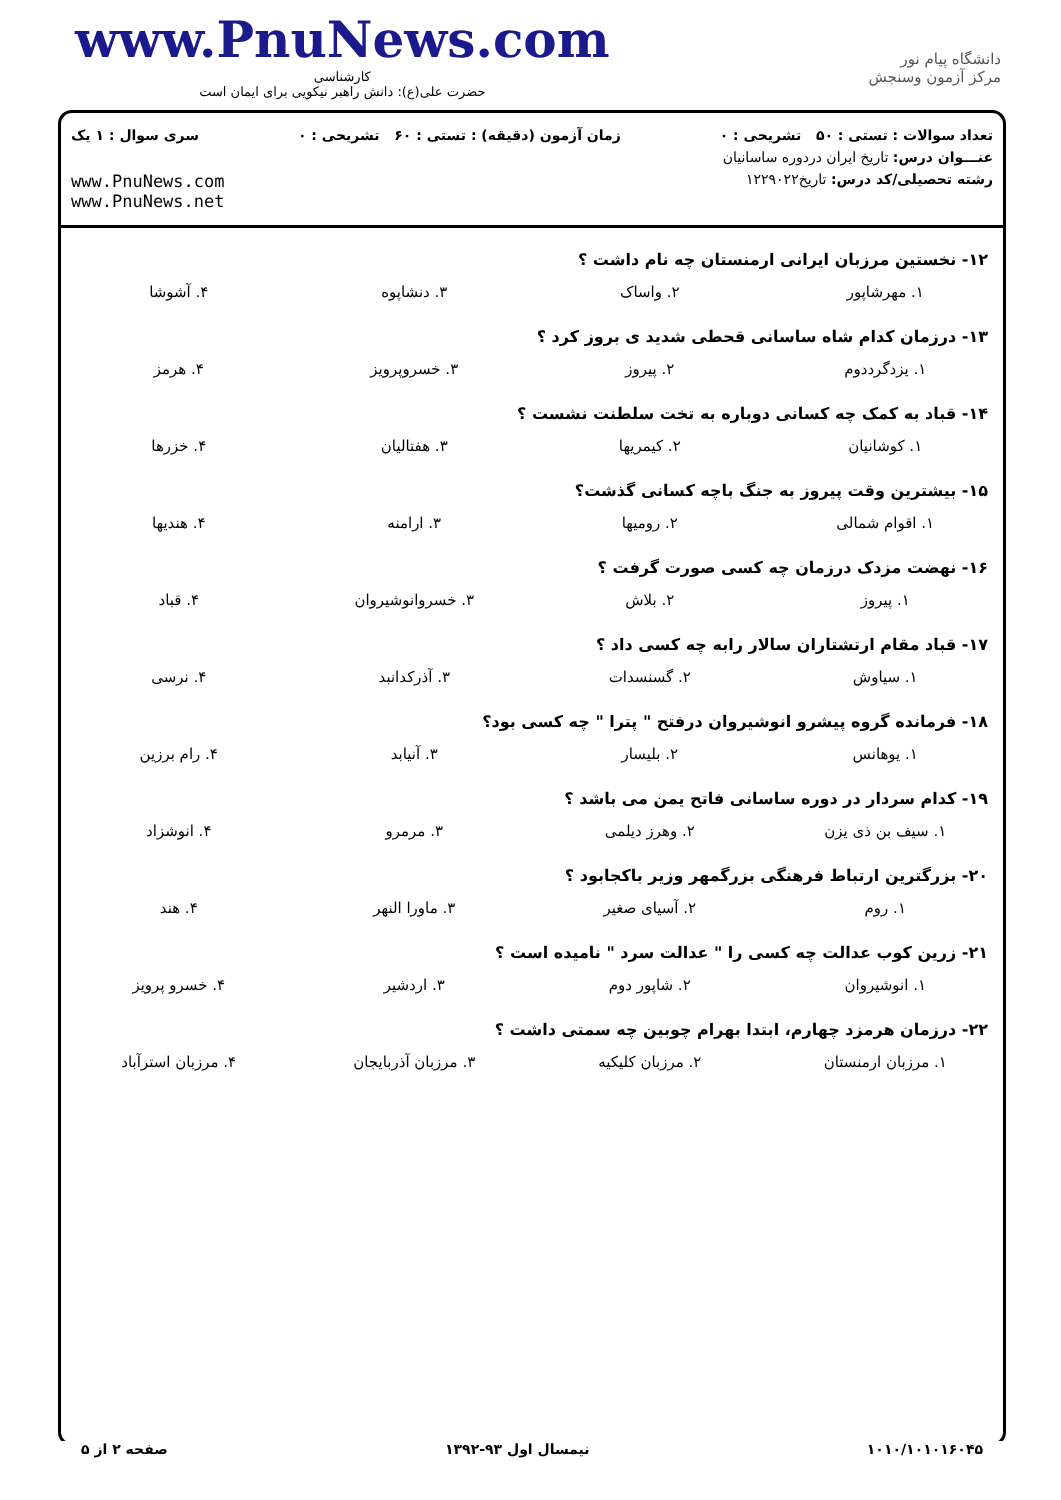www.PnuNews.com
کارشناسی
حضرت علی(ع): دانش راهبر نیکویی برای ایمان است
دانشگاه پیام نور
مرکز آزمون وسنجش
تعداد سوالات : تستی : ۵۰ تشریحی : ۰ زمان آزمون (دقیقه) : تستی : ۶۰ تشریحی : ۰ سری سوال : ۱ یک
عنـــوان درس: تاریخ ایران دردوره ساسانیان
رشته تحصیلی/کد درس: تاریخ۱۲۲۹۰۲۲ www.PnuNews.com
www.PnuNews.net
۱۲- نخستین مرزبان ایرانی ارمنستان چه نام داشت ؟
| ۱. مهرشاپور | ۲. واساک | ۳. دنشاپوه | ۴. آشوشا |
۱۳- درزمان کدام شاه ساسانی قحطی شدید ی بروز کرد ؟
| ۱. یزدگرددوم | ۲. پیروز | ۳. خسروپرویز | ۴. هرمز |
۱۴- قباد به کمک چه کسانی دوباره به تخت سلطنت نشست ؟
| ۱. کوشانیان | ۲. کیمریها | ۳. هفتالیان | ۴. خزرها |
۱۵- بیشترین وقت پیروز به جنگ باچه کسانی گذشت؟
| ۱. اقوام شمالی | ۲. رومیها | ۳. ارامنه | ۴. هندیها |
۱۶- نهضت مزدک درزمان چه کسی صورت گرفت ؟
| ۱. پیروز | ۲. بلاش | ۳. خسروانوشیروان | ۴. قباد |
۱۷- قباد مقام ارتشتاران سالار رابه چه کسی داد ؟
| ۱. سیاوش | ۲. گسنسدات | ۳. آذرکدانبد | ۴. نرسی |
۱۸- فرمانده گروه پیشرو انوشیروان درفتح " پترا " چه کسی بود؟
| ۱. یوهانس | ۲. بلیسار | ۳. آنیابد | ۴. رام برزین |
۱۹- کدام سردار در دوره ساسانی فاتح یمن می باشد ؟
| ۱. سیف بن ذی یزن | ۲. وهرز دیلمی | ۳. مرمرو | ۴. انوشزاد |
۲۰- بزرگترین ارتباط فرهنگی بزرگمهر وزیر باکجابود ؟
| ۱. روم | ۲. آسیای صغیر | ۳. ماورا النهر | ۴. هند |
۲۱- زرین کوب عدالت چه کسی را " عدالت سرد " نامیده است ؟
| ۱. انوشیروان | ۲. شاپور دوم | ۳. اردشیر | ۴. خسرو پرویز |
۲۲- درزمان هرمزد چهارم، ابتدا بهرام چوبین چه سمتی داشت ؟
| ۱. مرزبان ارمنستان | ۲. مرزبان کلیکیه | ۳. مرزبان آذربایجان | ۴. مرزبان استرآباد |
۱۰۱۰/۱۰۱۰۱۶۰۴۵ نیمسال اول ۹۳-۱۳۹۲ صفحه ۲ از ۵